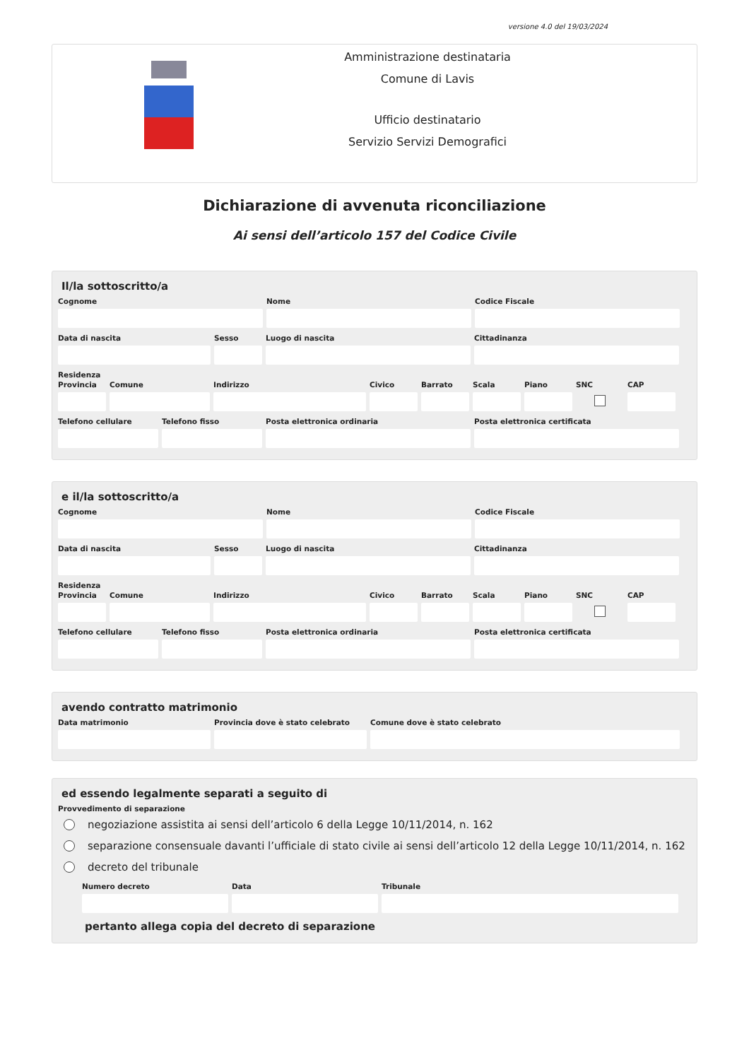versione 4.0 del 19/03/2024
Amministrazione destinataria
Comune di Lavis
Ufficio destinatario
Servizio Servizi Demografici
Dichiarazione di avvenuta riconciliazione
Ai sensi dell’articolo 157 del Codice Civile
Il/la sottoscritto/a
Cognome Nome Codice Fiscale
Data di nascita Sesso Luogo di nascita Cittadinanza
Residenza
Provincia
Comune Indirizzo Civico Barrato Scala Piano SNC CAP
Telefono cellulare
Telefono fisso Posta elettronica ordinaria Posta elettronica certificata
e il/la sottoscritto/a
Cognome Nome Codice Fiscale
Data di nascita Sesso Luogo di nascita Cittadinanza
Residenza
Provincia
Comune Indirizzo Civico Barrato Scala Piano SNC CAP
Telefono cellulare
Telefono fisso Posta elettronica ordinaria Posta elettronica certificata
avendo contratto matrimonio
Data matrimonio Provincia dove è stato celebrato
Comune dove è stato celebrato
ed essendo legalmente separati a seguito di
Provvedimento di separazione
negoziazione assistita ai sensi dell’articolo 6 della Legge 10/11/2014, n. 162
separazione consensuale davanti l’ufficiale di stato civile ai sensi dell’articolo 12 della Legge 10/11/2014, n. 162
decreto del tribunale
Numero decreto Data Tribunale
pertanto allega copia del decreto di separazione